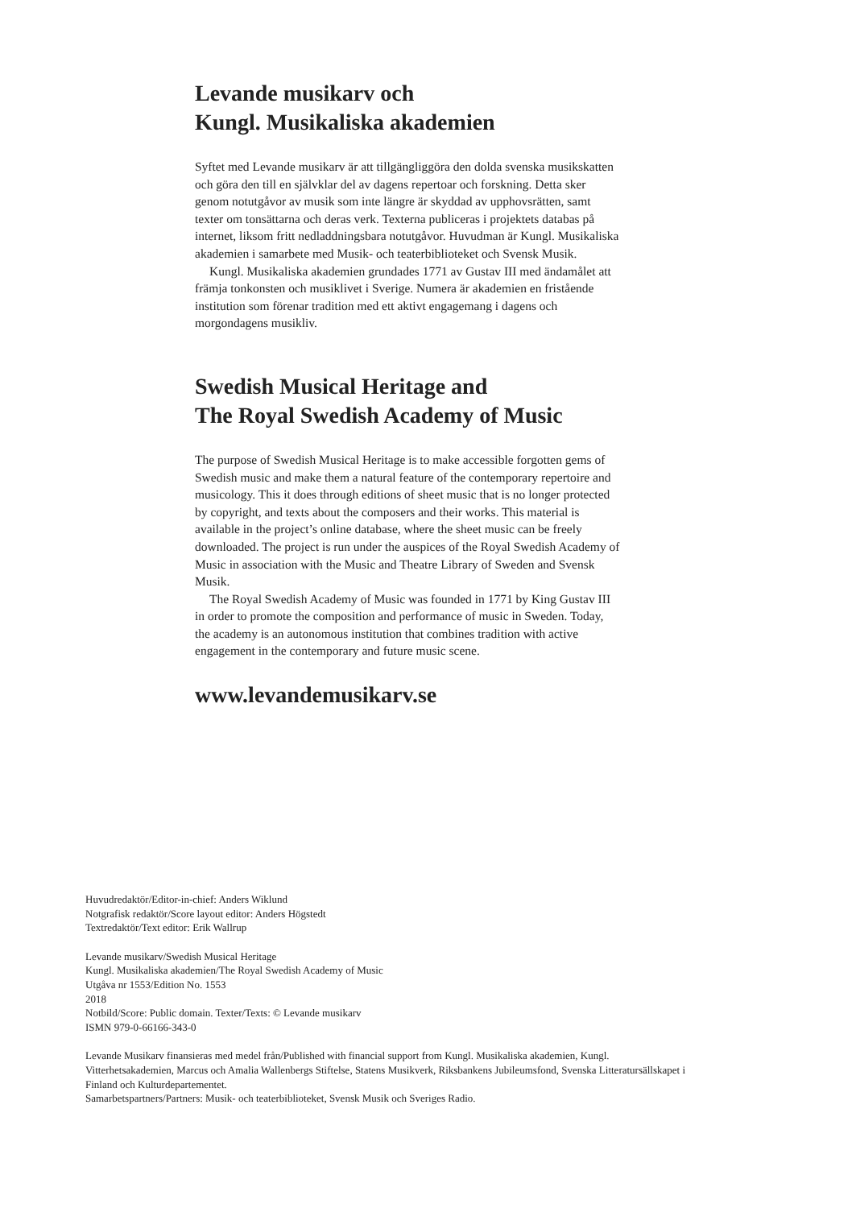Levande musikarv och
Kungl. Musikaliska akademien
Syftet med Levande musikarv är att tillgängliggöra den dolda svenska musikskatten och göra den till en självklar del av dagens repertoar och forskning. Detta sker genom notutgåvor av musik som inte längre är skyddad av upphovsrätten, samt texter om tonsättarna och deras verk. Texterna publiceras i projektets databas på internet, liksom fritt nedladdningsbara notutgåvor. Huvudman är Kungl. Musikaliska akademien i samarbete med Musik- och teaterbiblioteket och Svensk Musik.
Kungl. Musikaliska akademien grundades 1771 av Gustav III med ändamålet att främja tonkonsten och musiklivet i Sverige. Numera är akademien en fristående institution som förenar tradition med ett aktivt engagemang i dagens och morgondagens musikliv.
Swedish Musical Heritage and
The Royal Swedish Academy of Music
The purpose of Swedish Musical Heritage is to make accessible forgotten gems of Swedish music and make them a natural feature of the contemporary repertoire and musicology. This it does through editions of sheet music that is no longer protected by copyright, and texts about the composers and their works. This material is available in the project’s online database, where the sheet music can be freely downloaded. The project is run under the auspices of the Royal Swedish Academy of Music in association with the Music and Theatre Library of Sweden and Svensk Musik.
The Royal Swedish Academy of Music was founded in 1771 by King Gustav III in order to promote the composition and performance of music in Sweden. Today, the academy is an autonomous institution that combines tradition with active engagement in the contemporary and future music scene.
www.levandemusikarv.se
Huvudredaktör/Editor-in-chief: Anders Wiklund
Notgrafisk redaktör/Score layout editor: Anders Högstedt
Textredaktör/Text editor: Erik Wallrup
Levande musikarv/Swedish Musical Heritage
Kungl. Musikaliska akademien/The Royal Swedish Academy of Music
Utgåva nr 1553/Edition No. 1553
2018
Notbild/Score: Public domain. Texter/Texts: © Levande musikarv
ISMN 979-0-66166-343-0
Levande Musikarv finansieras med medel från/Published with financial support from Kungl. Musikaliska akademien, Kungl. Vitterhetsakademien, Marcus och Amalia Wallenbergs Stiftelse, Statens Musikverk, Riksbankens Jubileumsfond, Svenska Litteratursällskapet i Finland och Kulturdepartementet.
Samarbetspartners/Partners: Musik- och teaterbiblioteket, Svensk Musik och Sveriges Radio.